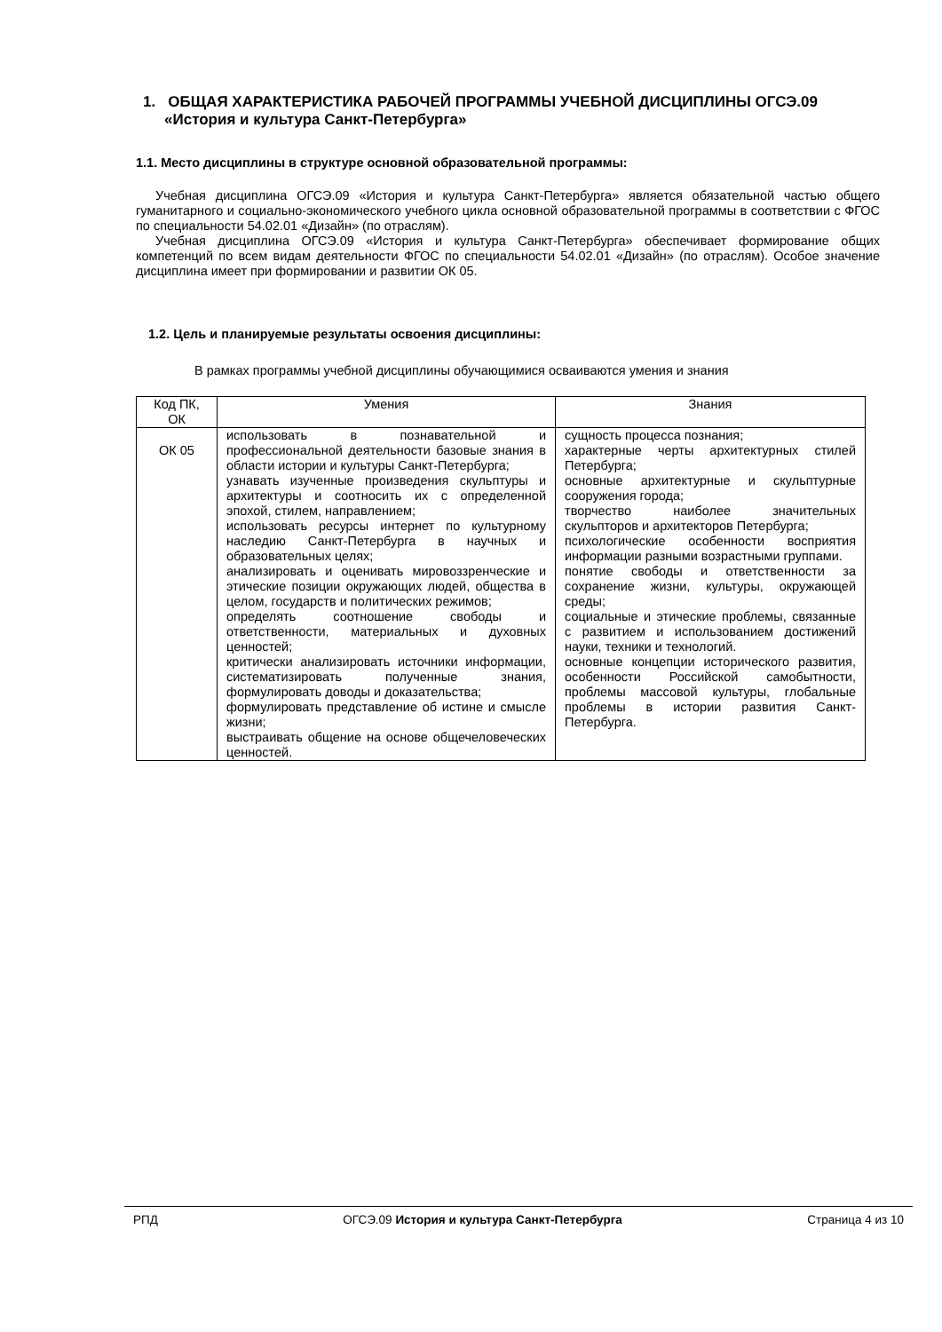1. ОБЩАЯ ХАРАКТЕРИСТИКА РАБОЧЕЙ ПРОГРАММЫ УЧЕБНОЙ ДИСЦИПЛИНЫ ОГСЭ.09 «История и культура Санкт-Петербурга»
1.1. Место дисциплины в структуре основной образовательной программы:
Учебная дисциплина ОГСЭ.09 «История и культура Санкт-Петербурга» является обязательной частью общего гуманитарного и социально-экономического учебного цикла основной образовательной программы в соответствии с ФГОС по специальности 54.02.01 «Дизайн» (по отраслям).
Учебная дисциплина ОГСЭ.09 «История и культура Санкт-Петербурга» обеспечивает формирование общих компетенций по всем видам деятельности ФГОС по специальности 54.02.01 «Дизайн» (по отраслям). Особое значение дисциплина имеет при формировании и развитии ОК 05.
1.2. Цель и планируемые результаты освоения дисциплины:
В рамках программы учебной дисциплины обучающимися осваиваются умения и знания
| Код ПК, ОК | Умения | Знания |
| ОК 05 | использовать в познавательной и профессиональной деятельности базовые знания в области истории и культуры Санкт-Петербурга; узнавать изученные произведения скульптуры и архитектуры и соотносить их с определенной эпохой, стилем, направлением; использовать ресурсы интернет по культурному наследию Санкт-Петербурга в научных и образовательных целях; анализировать и оценивать мировоззренческие и этические позиции окружающих людей, общества в целом, государств и политических режимов; определять соотношение свободы и ответственности, материальных и духовных ценностей; критически анализировать источники информации, систематизировать полученные знания, формулировать доводы и доказательства; формулировать представление об истине и смысле жизни; выстраивать общение на основе общечеловеческих ценностей. | сущность процесса познания; характерные черты архитектурных стилей Петербурга; основные архитектурные и скульптурные сооружения города; творчество наиболее значительных скульпторов и архитекторов Петербурга; психологические особенности восприятия информации разными возрастными группами. понятие свободы и ответственности за сохранение жизни, культуры, окружающей среды; социальные и этические проблемы, связанные с развитием и использованием достижений науки, техники и технологий. основные концепции исторического развития, особенности Российской самобытности, проблемы массовой культуры, глобальные проблемы в истории развития Санкт-Петербурга. |
РПД ОГСЭ.09 История и культура Санкт-Петербурга Страница 4 из 10